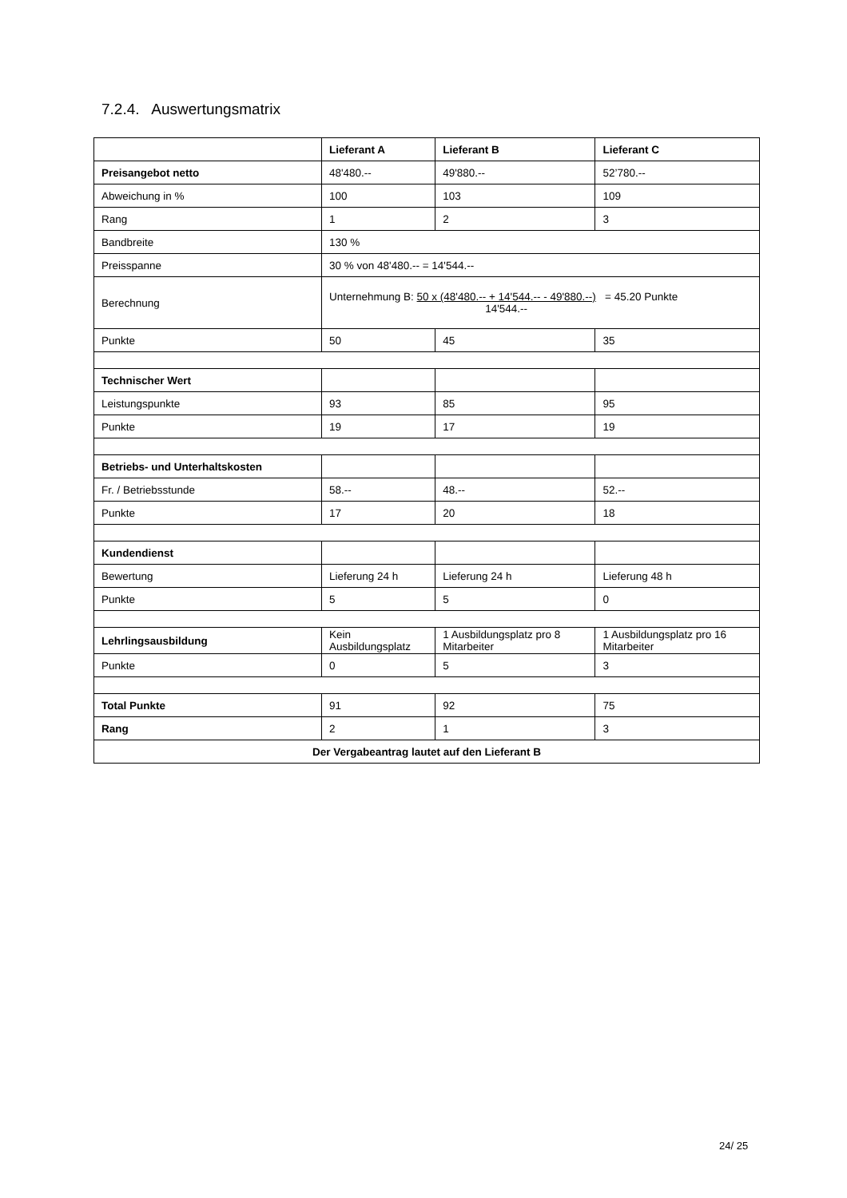7.2.4. Auswertungsmatrix
| | Lieferant A | Lieferant B | Lieferant C |
| Preisangebot netto | 48'480.-- | 49'880.-- | 52’780.-- |
| Abweichung in % | 100 | 103 | 109 |
| Rang | 1 | 2 | 3 |
| Bandbreite | 130 % | | |
| Preisspanne | 30 % von 48'480.-- = 14'544.-- | | |
| Berechnung | Unternehmung B: 50 x (48'480.-- + 14'544.-- - 49'880.--) 14'544.-- = 45.20 Punkte | | |
| Punkte | 50 | 45 | 35 |
| Technischer Wert | | | |
| Leistungspunkte | 93 | 85 | 95 |
| Punkte | 19 | 17 | 19 |
| Betriebs- und Unterhaltskosten | | | |
| Fr. / Betriebsstunde | 58.-- | 48.-- | 52.-- |
| Punkte | 17 | 20 | 18 |
| Kundendienst | | | |
| Bewertung | Lieferung 24 h | Lieferung 24 h | Lieferung 48 h |
| Punkte | 5 | 5 | 0 |
| Lehrlingsausbildung | Kein Ausbildungsplatz | 1 Ausbildungsplatz pro 8 Mitarbeiter | 1 Ausbildungsplatz pro 16 Mitarbeiter |
| Punkte | 0 | 5 | 3 |
| Total Punkte | 91 | 92 | 75 |
| Rang | 2 | 1 | 3 |
| Der Vergabeantrag lautet auf den Lieferant B | | | |
24/ 25